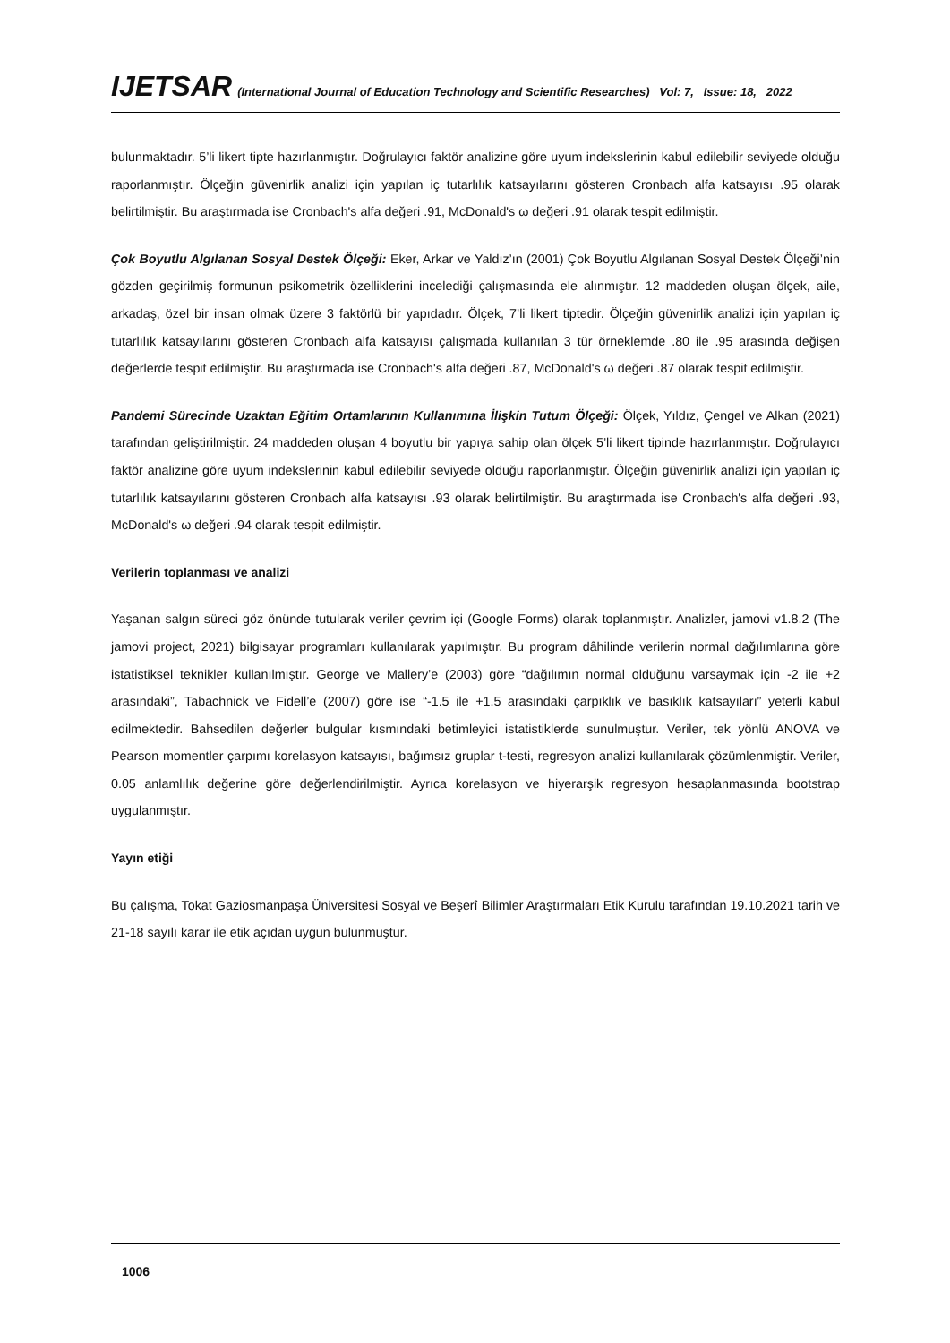IJETSAR (International Journal of Education Technology and Scientific Researches) Vol: 7, Issue: 18, 2022
bulunmaktadır. 5’li likert tipte hazırlanmıştır. Doğrulayıcı faktör analizine göre uyum indekslerinin kabul edilebilir seviyede olduğu raporlanmıştır. Ölçeğin güvenirlik analizi için yapılan iç tutarlılık katsayılarını gösteren Cronbach alfa katsayısı .95 olarak belirtilmiştir. Bu araştırmada ise Cronbach's alfa değeri .91, McDonald's ω değeri .91 olarak tespit edilmiştir.
Çok Boyutlu Algılanan Sosyal Destek Ölçeği: Eker, Arkar ve Yaldız’ın (2001) Çok Boyutlu Algılanan Sosyal Destek Ölçeği’nin gözden geçirilmiş formunun psikometrik özelliklerini incelediği çalışmasında ele alınmıştır. 12 maddeden oluşan ölçek, aile, arkadaş, özel bir insan olmak üzere 3 faktörlü bir yapıdadır. Ölçek, 7’li likert tiptedir. Ölçeğin güvenirlik analizi için yapılan iç tutarlılık katsayılarını gösteren Cronbach alfa katsayısı çalışmada kullanılan 3 tür örneklemde .80 ile .95 arasında değişen değerlerde tespit edilmiştir. Bu araştırmada ise Cronbach's alfa değeri .87, McDonald's ω değeri .87 olarak tespit edilmiştir.
Pandemi Sürecinde Uzaktan Eğitim Ortamlarının Kullanımına İlişkin Tutum Ölçeği: Ölçek, Yıldız, Çengel ve Alkan (2021) tarafından geliştirilmiştir. 24 maddeden oluşan 4 boyutlu bir yapıya sahip olan ölçek 5’li likert tipinde hazırlanmıştır. Doğrulayıcı faktör analizine göre uyum indekslerinin kabul edilebilir seviyede olduğu raporlanmıştır. Ölçeğin güvenirlik analizi için yapılan iç tutarlılık katsayılarını gösteren Cronbach alfa katsayısı .93 olarak belirtilmiştir. Bu araştırmada ise Cronbach's alfa değeri .93, McDonald's ω değeri .94 olarak tespit edilmiştir.
Verilerin toplanması ve analizi
Yaşanan salgın süreci göz önünde tutularak veriler çevrim içi (Google Forms) olarak toplanmıştır. Analizler, jamovi v1.8.2 (The jamovi project, 2021) bilgisayar programları kullanılarak yapılmıştır. Bu program dâhilinde verilerin normal dağılımlarına göre istatistiksel teknikler kullanılmıştır. George ve Mallery’e (2003) göre “dağılımın normal olduğunu varsaymak için -2 ile +2 arasındaki”, Tabachnick ve Fidell’e (2007) göre ise “-1.5 ile +1.5 arasındaki çarpıklık ve basıklık katsayıları” yeterli kabul edilmektedir. Bahsedilen değerler bulgular kısmındaki betimleyici istatistiklerde sunulmuştur. Veriler, tek yönlü ANOVA ve Pearson momentler çarpımı korelasyon katsayısı, bağımsız gruplar t-testi, regresyon analizi kullanılarak çözümlenmiştir. Veriler, 0.05 anlamlılık değerine göre değerlendirilmiştir. Ayrıca korelasyon ve hiyerarşik regresyon hesaplanmasında bootstrap uygulanmıştır.
Yayın etiği
Bu çalışma, Tokat Gaziosmanpaşa Üniversitesi Sosyal ve Beşerî Bilimler Araştırmaları Etik Kurulu tarafından 19.10.2021 tarih ve 21-18 sayılı karar ile etik açıdan uygun bulunmuştur.
1006